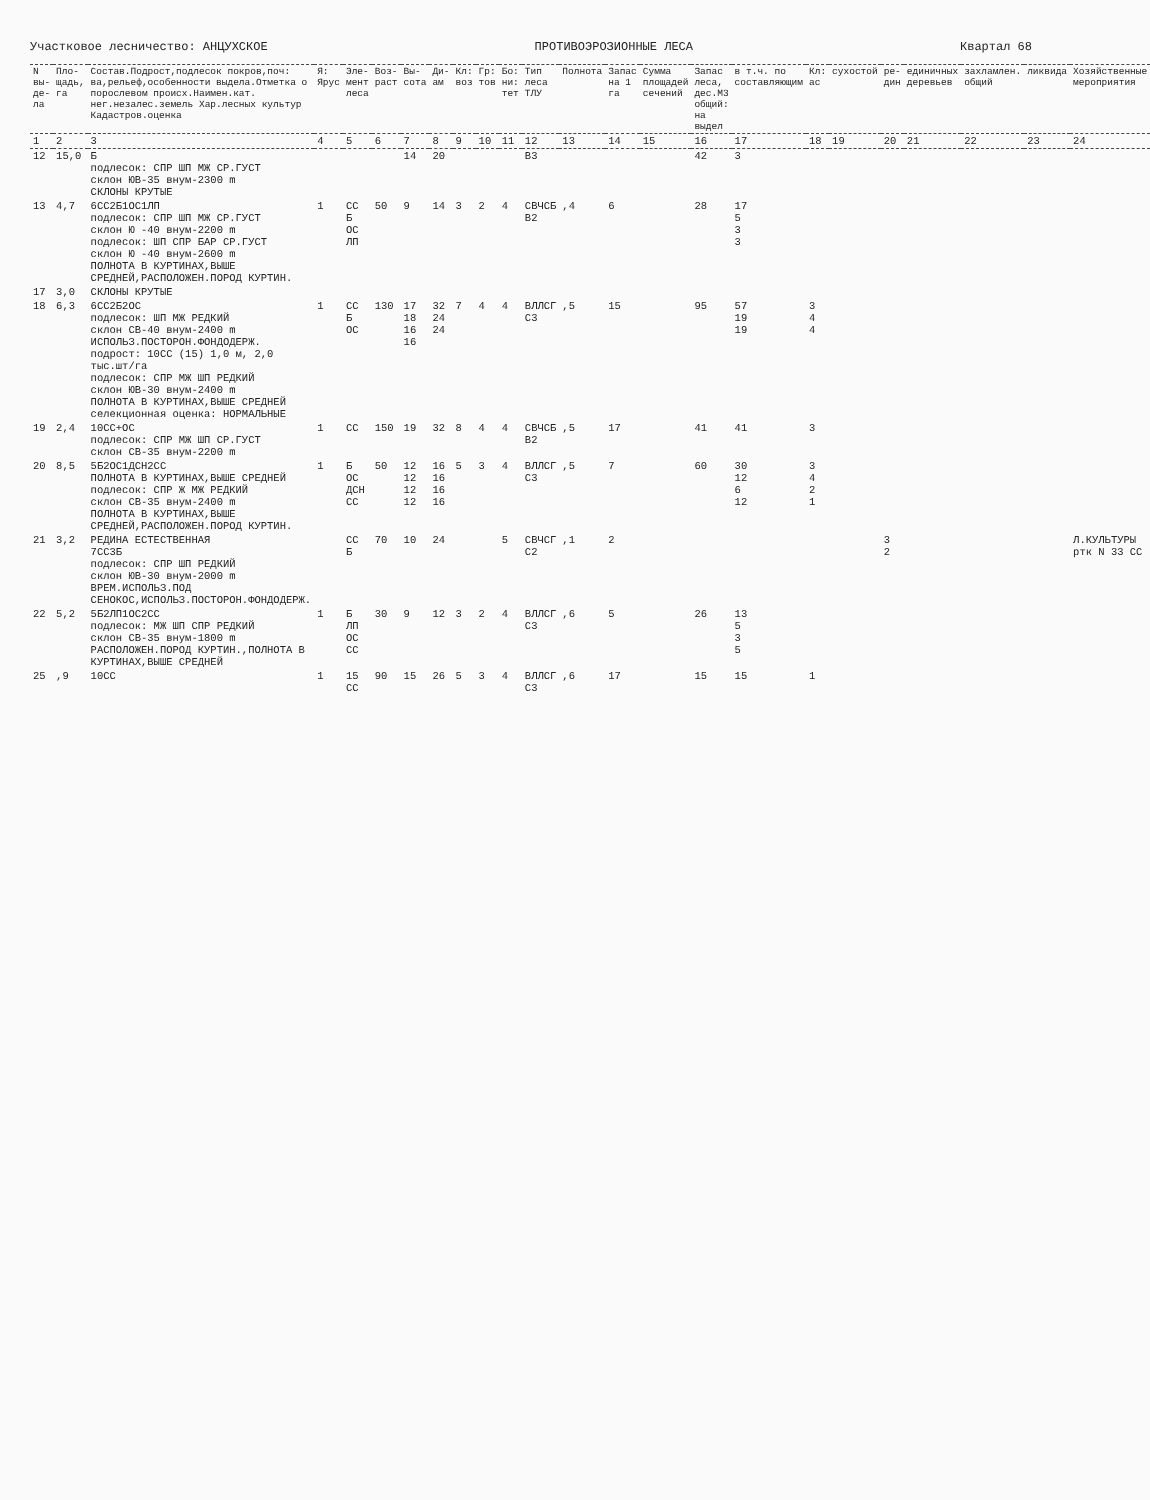Участковое лесничество: АНЦУХСКОЕ ПРОТИВОЭРОЗИОННЫЕ ЛЕСА Квартал 68
| N вы-де-ла | Пло-щадь, га | Состав.Подрост,подлесок покров,поч: ва,рельеф,особенности выдела.Отметка о порослевом происх.Наимен.кат. нег.незалес.земель Хар.лесных культур Кадастров.оценка | Я: Ярус | Эле-мент леса | Воз-раст | Вы-сота | Ди-ам | Кл: воз | Гр: тов | Бо: ни: тет | Тип леса ТЛУ | Полнота | Запас на 1 га | Сумма площадей сечений | Запас леса, дес.М3 общий: на выдел | в т.ч. по составляющим | Кл: ас | сухостой | ре-дин | единичных деревьев | захламлен. общий | ликвида | Хозяйственные мероприятия |
| --- | --- | --- | --- | --- | --- | --- | --- | --- | --- | --- | --- | --- | --- | --- | --- | --- | --- | --- | --- | --- | --- | --- | --- |
| 1 | 2 | 3 | 4 | 5 | 6 | 7 | 8 | 9 | 10 | 11 | 12 | 13 | 14 | 15 | 16 | 17 | 18 | 19 | 20 | 21 | 22 | 23 | 24 |
| 12 | 15,0 | Б подлесок: СПР ШП МЖ СР.ГУСТ склон ЮВ-35 внум-2300 m СКЛОНЫ КРУТЫЕ | | | | 14 | 20 | | | | В3 | | | | 42 | 3 | | | | | | | |
| 13 | 4,7 | 6СС2Б1ОС1ЛП подлесок: СПР ШП МЖ СР.ГУСТ склон Ю -40 внум-2200 m подлесок: ШП СПР БАР СР.ГУСТ склон Ю -40 внум-2600 m ПОЛНОТА В КУРТИНАХ,ВЫШЕ СРЕДНЕЙ,РАСПОЛОЖЕН.ПОРОД КУРТИН. | 1 | СС Б ОС ЛП | 50 | 9 | 14 | 3 | 2 | 4 | СВЧСБ В2 | ,4 | 6 | | 28 | 17 5 3 3 | | | | | | | |
| 17 | 3,0 | СКЛОНЫ КРУТЫЕ | | | | | | | | | | | | | | | | | | | | | |
| 18 | 6,3 | 6СС2Б2ОС подлесок: ШП МЖ РЕДКИЙ склон СВ-40 внум-2400 m ИСПОЛЬЗ.ПОСТОРОН.ФОНДОДЕРЖ. подрост: 10СС (15) 1,0 м, 2,0 тыс.шт/га подлесок: СПР МЖ ШП РЕДКИЙ склон ЮВ-30 внум-2400 m ПОЛНОТА В КУРТИНАХ,ВЫШЕ СРЕДНЕЙ селекционная оценка: НОРМАЛЬНЫЕ | 1 | СС Б ОС | 130 | 17 18 16 16 | 32 24 24 | 7 | 4 | 4 | ВЛЛСГ С3 | ,5 | 15 | | 95 | 57 19 19 | 3 4 4 | | | | | | |
| 19 | 2,4 | 10СС+ОС подлесок: СПР МЖ ШП СР.ГУСТ склон СВ-35 внум-2200 m | 1 | СС | 150 | 19 | 32 | 8 | 4 | 4 | СВЧСБ В2 | ,5 | 17 | | 41 | 41 | 3 | | | | | | |
| 20 | 8,5 | 5Б2ОС1ДСН2СС ПОЛНОТА В КУРТИНАХ,ВЫШЕ СРЕДНЕЙ подлесок: СПР Ж МЖ РЕДКИЙ склон СВ-35 внум-2400 m ПОЛНОТА В КУРТИНАХ,ВЫШЕ СРЕДНЕЙ,РАСПОЛОЖЕН.ПОРОД КУРТИН. | 1 | Б ОС ДСН СС | 50 | 12 12 12 12 | 16 16 16 16 | 5 | 3 | 4 | ВЛЛСГ С3 | ,5 | 7 | | 60 | 30 12 6 12 | 3 4 2 1 | | | | | | |
| 21 | 3,2 | РЕДИНА ЕСТЕСТВЕННАЯ 7СС3Б подлесок: СПР ШП РЕДКИЙ склон ЮВ-30 внум-2000 m ВРЕМ.ИСПОЛЬЗ.ПОД СЕНОКОС,ИСПОЛЬЗ.ПОСТОРОН.ФОНДОДЕРЖ. | | СС Б | 70 | 10 | 24 | | | 5 | СВЧСГ С2 | ,1 | 2 | | | | | | 3 2 | | | | Л.КУЛЬТУРЫ ртк N 33 СС |
| 22 | 5,2 | 5Б2ЛП1ОС2СС подлесок: МЖ ШП СПР РЕДКИЙ склон СВ-35 внум-1800 m РАСПОЛОЖЕН.ПОРОД КУРТИН.,ПОЛНОТА В КУРТИНАХ,ВЫШЕ СРЕДНЕЙ | 1 | Б ЛП ОС СС | 30 | 9 | 12 | 3 | 2 | 4 | ВЛЛСГ С3 | ,6 | 5 | | 26 | 13 5 3 5 | | | | | | | |
| 25 | ,9 | 10СС | 1 | 15 СС | 90 | 15 | 26 | 5 | 3 | 4 | ВЛЛСГ С3 | ,6 | 17 | | 15 | 15 | 1 | | | | | | |